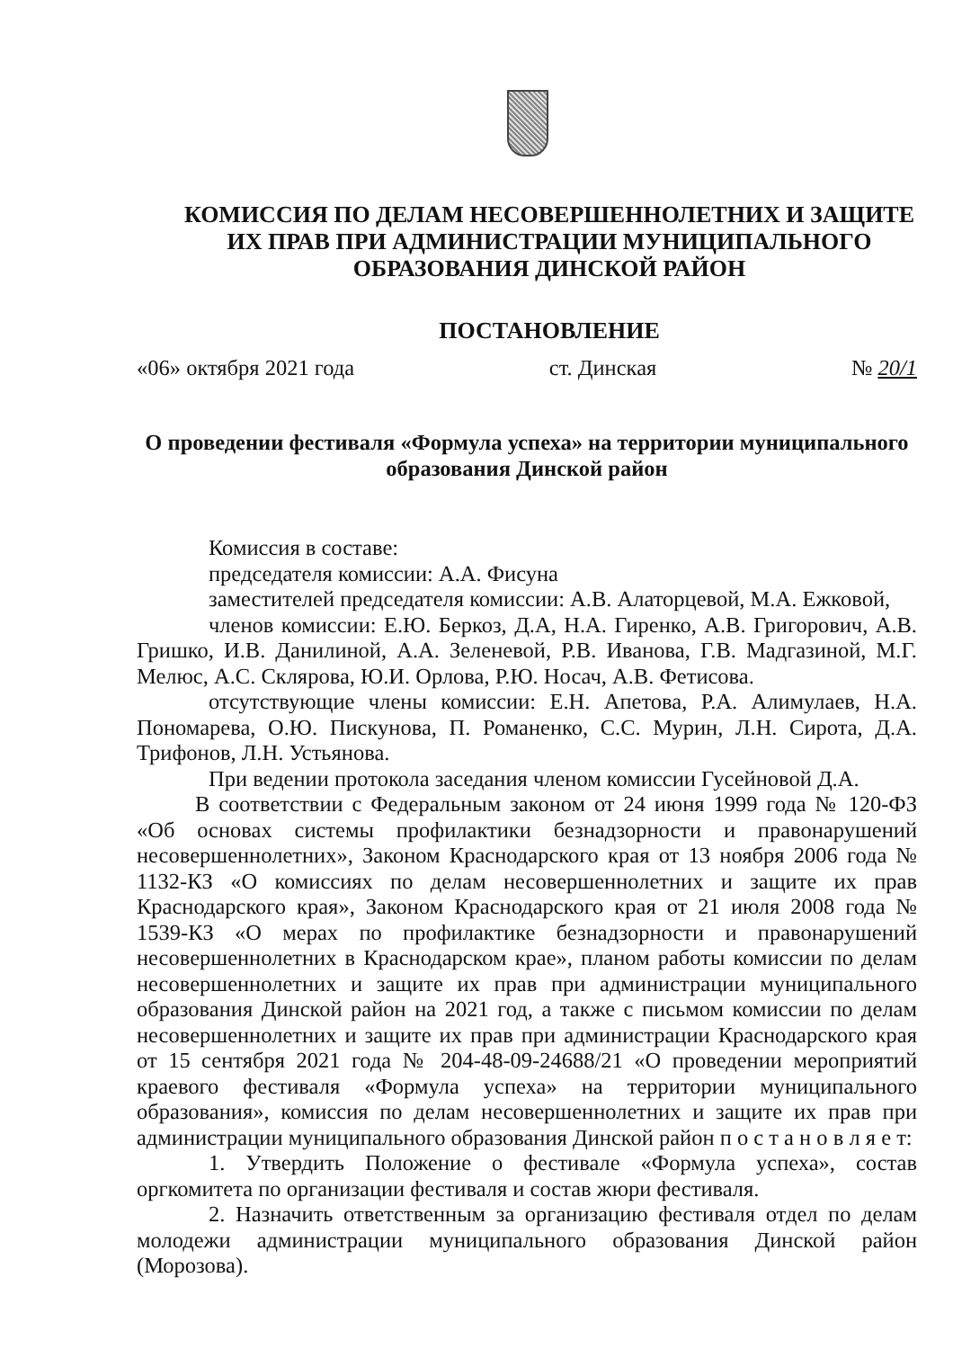КОМИССИЯ ПО ДЕЛАМ НЕСОВЕРШЕННОЛЕТНИХ И ЗАЩИТЕ ИХ ПРАВ ПРИ АДМИНИСТРАЦИИ МУНИЦИПАЛЬНОГО ОБРАЗОВАНИЯ ДИНСКОЙ РАЙОН
ПОСТАНОВЛЕНИЕ
«06» октября 2021 года ст. Динская № 20/1
О проведении фестиваля «Формула успеха» на территории муниципального образования Динской район
Комиссия в составе:
председателя комиссии: А.А. Фисуна
заместителей председателя комиссии: А.В. Алаторцевой, М.А. Ежковой,
членов комиссии: Е.Ю. Беркоз, Д.А, Н.А. Гиренко, А.В. Григорович, А.В. Гришко, И.В. Данилиной, А.А. Зеленевой, Р.В. Иванова, Г.В. Мадгазиной, М.Г. Мелюс, А.С. Склярова, Ю.И. Орлова, Р.Ю. Носач, А.В. Фетисова.
отсутствующие члены комиссии: Е.Н. Апетова, Р.А. Алимулаев, Н.А. Пономарева, О.Ю. Пискунова, П. Романенко, С.С. Мурин, Л.Н. Сирота, Д.А. Трифонов, Л.Н. Устьянова.
При ведении протокола заседания членом комиссии Гусейновой Д.А.
В соответствии с Федеральным законом от 24 июня 1999 года № 120-ФЗ «Об основах системы профилактики безнадзорности и правонарушений несовершеннолетних», Законом Краснодарского края от 13 ноября 2006 года № 1132-КЗ «О комиссиях по делам несовершеннолетних и защите их прав Краснодарского края», Законом Краснодарского края от 21 июля 2008 года № 1539-КЗ «О мерах по профилактике безнадзорности и правонарушений несовершеннолетних в Краснодарском крае», планом работы комиссии по делам несовершеннолетних и защите их прав при администрации муниципального образования Динской район на 2021 год, а также с письмом комиссии по делам несовершеннолетних и защите их прав при администрации Краснодарского края от 15 сентября 2021 года № 204-48-09-24688/21 «О проведении мероприятий краевого фестиваля «Формула успеха» на территории муниципального образования», комиссия по делам несовершеннолетних и защите их прав при администрации муниципального образования Динской район п о с т а н о в л я е т:
1. Утвердить Положение о фестивале «Формула успеха», состав оргкомитета по организации фестиваля и состав жюри фестиваля.
2. Назначить ответственным за организацию фестиваля отдел по делам молодежи администрации муниципального образования Динской район (Морозова).